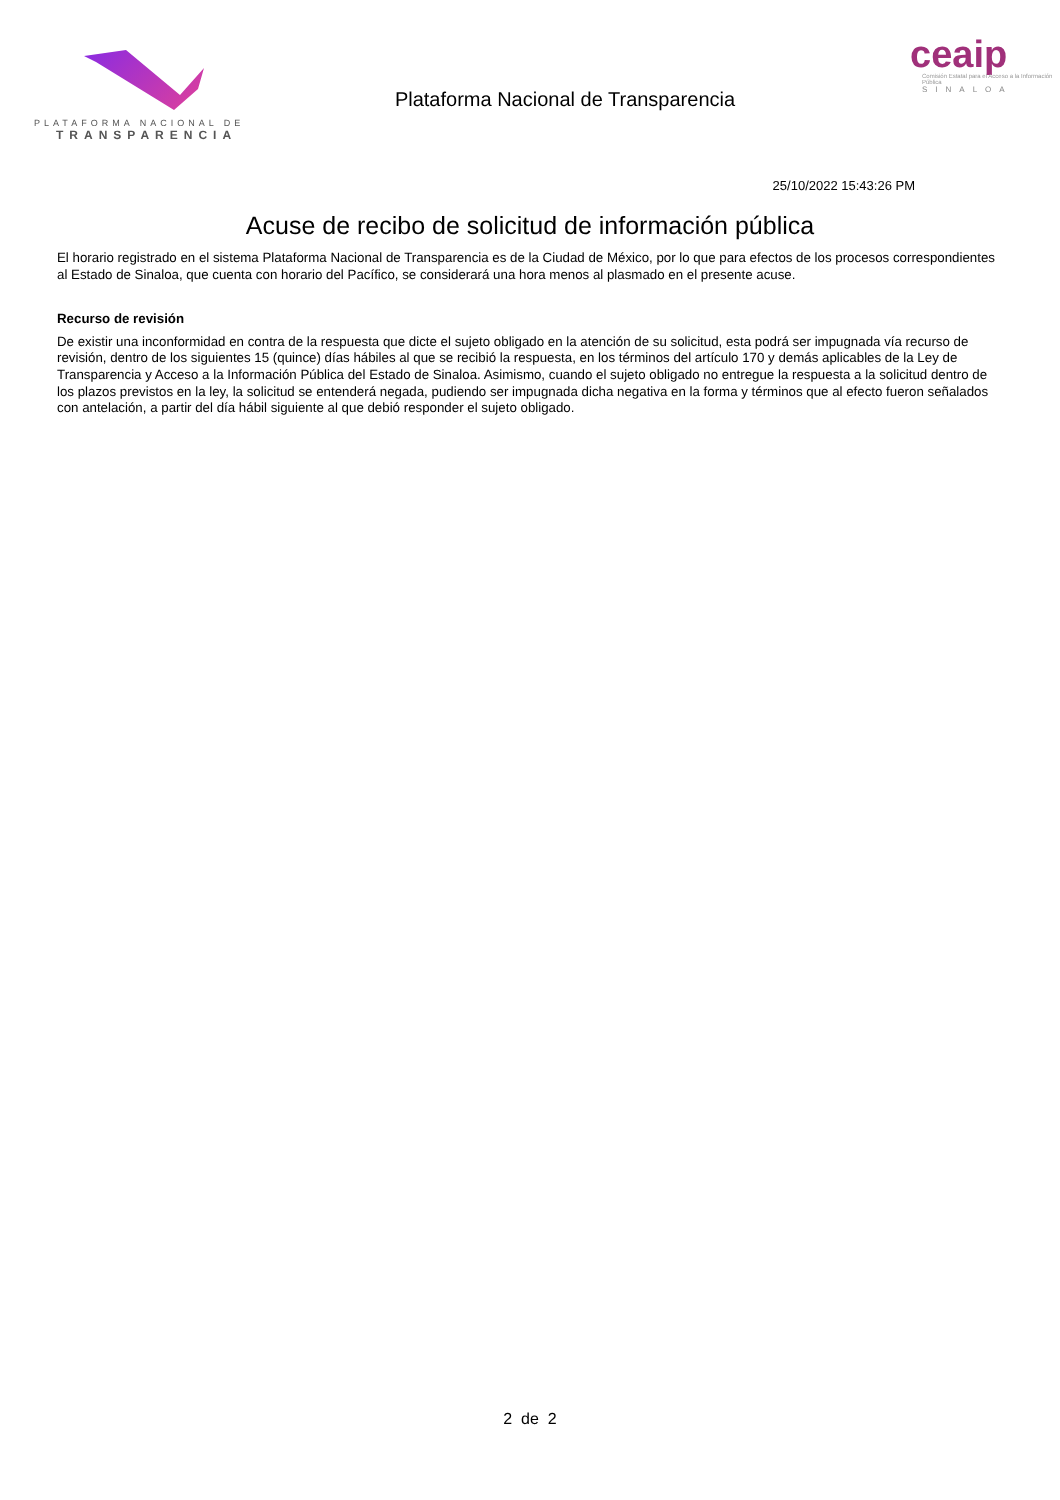PLATAFORMA NACIONAL DE
TRANSPARENCIA
Plataforma Nacional de Transparencia
ceaip
Comisión Estatal para el Acceso a la Información Pública
SINALOA
25/10/2022 15:43:26 PM
Acuse de recibo de solicitud de información pública
El horario registrado en el sistema Plataforma Nacional de Transparencia es de la Ciudad de México, por lo que para efectos de los procesos correspondientes al Estado de Sinaloa, que cuenta con horario del Pacífico, se considerará una hora menos al plasmado en el presente acuse.
Recurso de revisión
De existir una inconformidad en contra de la respuesta que dicte el sujeto obligado en la atención de su solicitud, esta podrá ser impugnada vía recurso de revisión, dentro de los siguientes 15 (quince) días hábiles al que se recibió la respuesta, en los términos del artículo 170 y demás aplicables de la Ley de Transparencia y Acceso a la Información Pública del Estado de Sinaloa. Asimismo, cuando el sujeto obligado no entregue la respuesta a la solicitud dentro de los plazos previstos en la ley, la solicitud se entenderá negada, pudiendo ser impugnada dicha negativa en la forma y términos que al efecto fueron señalados con antelación, a partir del día hábil siguiente al que debió responder el sujeto obligado.
2 de 2